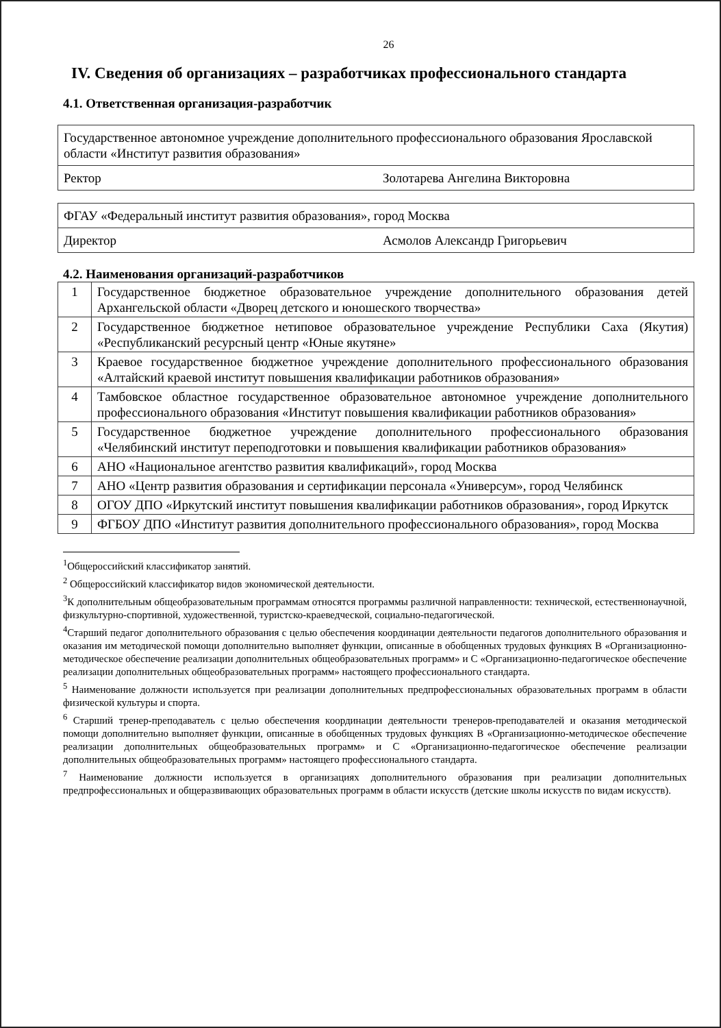26
IV. Сведения об организациях – разработчиках профессионального стандарта
4.1. Ответственная организация-разработчик
| Государственное автономное учреждение дополнительного профессионального образования Ярославской области «Институт развития образования» | |
| Ректор | Золотарева Ангелина Викторовна |
| ФГАУ «Федеральный институт развития образования», город Москва | |
| Директор | Асмолов Александр Григорьевич |
4.2. Наименования организаций-разработчиков
| 1 | Государственное бюджетное образовательное учреждение дополнительного образования детей Архангельской области «Дворец детского и юношеского творчества» |
| 2 | Государственное бюджетное нетиповое образовательное учреждение Республики Саха (Якутия) «Республиканский ресурсный центр «Юные якутяне» |
| 3 | Краевое государственное бюджетное учреждение дополнительного профессионального образования «Алтайский краевой институт повышения квалификации работников образования» |
| 4 | Тамбовское областное государственное образовательное автономное учреждение дополнительного профессионального образования «Институт повышения квалификации работников образования» |
| 5 | Государственное бюджетное учреждение дополнительного профессионального образования «Челябинский институт переподготовки и повышения квалификации работников образования» |
| 6 | АНО «Национальное агентство развития квалификаций», город Москва |
| 7 | АНО «Центр развития образования и сертификации персонала «Универсум», город Челябинск |
| 8 | ОГОУ ДПО «Иркутский институт повышения квалификации работников образования», город Иркутск |
| 9 | ФГБОУ ДПО «Институт развития дополнительного профессионального образования», город Москва |
<sup>1</sup> Общероссийский классификатор занятий.
<sup>2</sup> Общероссийский классификатор видов экономической деятельности.
<sup>3</sup> К дополнительным общеобразовательным программам относятся программы различной направленности: технической, естественнонаучной, физкультурно-спортивной, художественной, туристско-краеведческой, социально-педагогической.
<sup>4</sup> Старший педагог дополнительного образования с целью обеспечения координации деятельности педагогов дополнительного образования и оказания им методической помощи дополнительно выполняет функции, описанные в обобщенных трудовых функциях В «Организационно-методическое обеспечение реализации дополнительных общеобразовательных программ» и С «Организационно-педагогическое обеспечение реализации дополнительных общеобразовательных программ» настоящего профессионального стандарта.
<sup>5</sup> Наименование должности используется при реализации дополнительных предпрофессиональных образовательных программ в области физической культуры и спорта.
<sup>6</sup> Старший тренер-преподаватель с целью обеспечения координации деятельности тренеров-преподавателей и оказания методической помощи дополнительно выполняет функции, описанные в обобщенных трудовых функциях В «Организационно-методическое обеспечение реализации дополнительных общеобразовательных программ» и С «Организационно-педагогическое обеспечение реализации дополнительных общеобразовательных программ» настоящего профессионального стандарта.
<sup>7</sup> Наименование должности используется в организациях дополнительного образования при реализации дополнительных предпрофессиональных и общеразвивающих образовательных программ в области искусств (детские школы искусств по видам искусств).